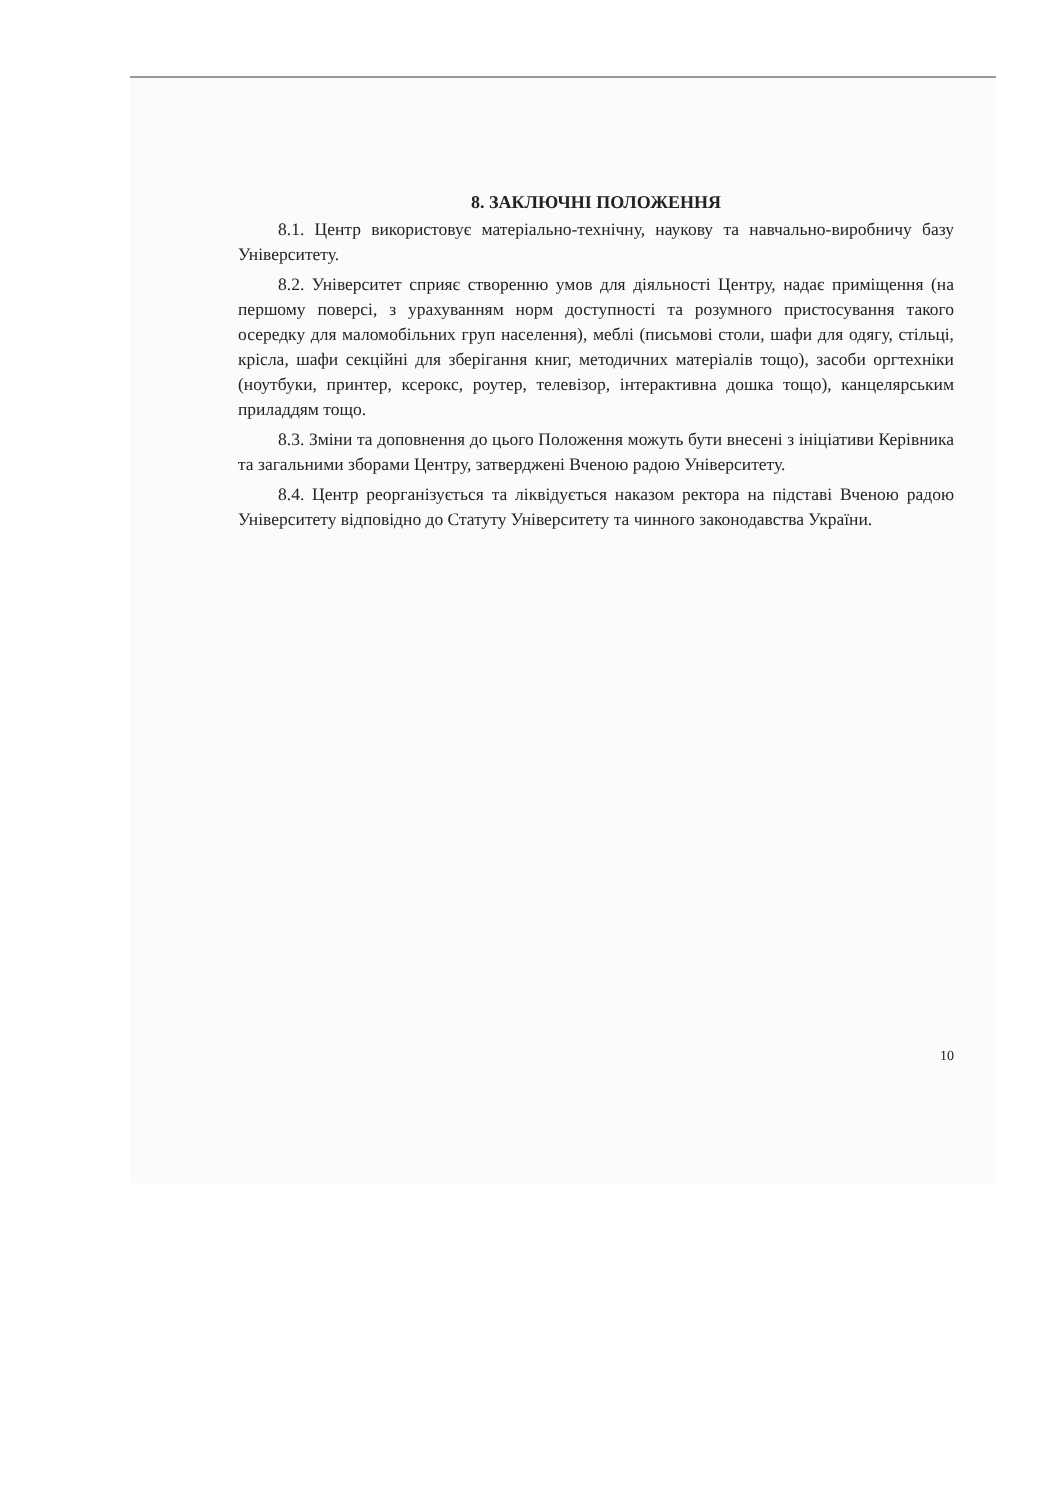8. ЗАКЛЮЧНІ ПОЛОЖЕННЯ
8.1. Центр використовує матеріально-технічну, наукову та навчально-виробничу базу Університету.
8.2. Університет сприяє створенню умов для діяльності Центру, надає приміщення (на першому поверсі, з урахуванням норм доступності та розумного пристосування такого осередку для маломобільних груп населення), меблі (письмові столи, шафи для одягу, стільці, крісла, шафи секційні для зберігання книг, методичних матеріалів тощо), засоби оргтехніки (ноутбуки, принтер, ксерокс, роутер, телевізор, інтерактивна дошка тощо), канцелярським приладдям тощо.
8.3. Зміни та доповнення до цього Положення можуть бути внесені з ініціативи Керівника та загальними зборами Центру, затверджені Вченою радою Університету.
8.4. Центр реорганізується та ліквідується наказом ректора на підставі Вченою радою Університету відповідно до Статуту Університету та чинного законодавства України.
10